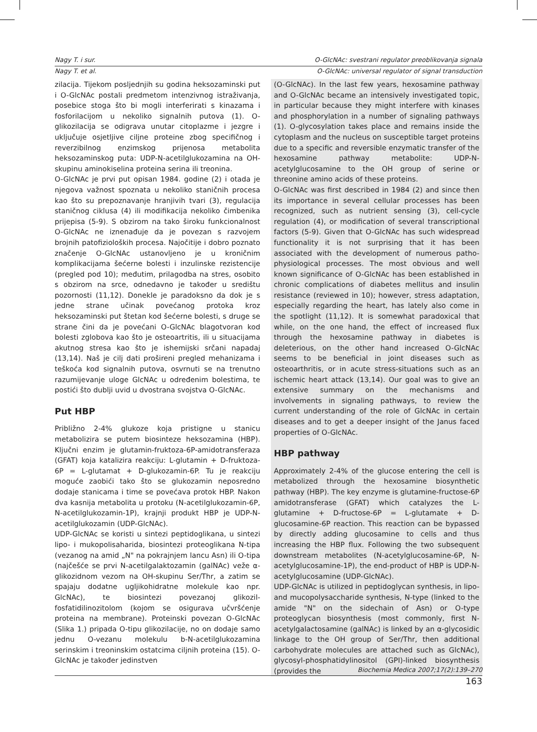Nagy T. i sur. O-GlcNAc: svestrani regulator preoblikovanja signala
Nagy T. et al. O-GlcNAc: universal regulator of signal transduction
zilacija. Tijekom posljednjih su godina heksozaminski put i O-GlcNAc postali predmetom intenzivnog istraživanja, posebice stoga što bi mogli interferirati s kinazama i fosforilacijom u nekoliko signalnih putova (1). O-glikozilacija se odigrava unutar citoplazme i jezgre i uključuje osjetljive ciljne proteine zbog specifičnog i reverzibilnog enzimskog prijenosa metabolita heksozaminskog puta: UDP-N-acetilglukozamina na OH-skupinu aminokiselina proteina serina ili treonina.
O-GlcNAc je prvi put opisan 1984. godine (2) i otada je njegova važnost spoznata u nekoliko staničnih procesa kao što su prepoznavanje hranjivih tvari (3), regulacija staničnog ciklusa (4) ili modifikacija nekoliko čimbenika prijepisa (5-9). S obzirom na tako široku funkcionalnost O-GlcNAc ne iznenađuje da je povezan s razvojem brojnih patofizioloških procesa. Najočitije i dobro poznato značenje O-GlcNAc ustanovljeno je u kroničnim komplikacijama šećerne bolesti i inzulinske rezistencije (pregled pod 10); međutim, prilagodba na stres, osobito s obzirom na srce, odnedavno je također u središtu pozornosti (11,12). Donekle je paradoksno da dok je s jedne strane učinak povećanog protoka kroz heksozaminski put štetan kod šećerne bolesti, s druge se strane čini da je povećani O-GlcNAc blagotvoran kod bolesti zglobova kao što je osteoartritis, ili u situacijama akutnog stresa kao što je ishemijski srčani napadaj (13,14). Naš je cilj dati prošireni pregled mehanizama i teškoća kod signalnih putova, osvrnuti se na trenutno razumijevanje uloge GlcNAc u određenim bolestima, te postići što dublji uvid u dvostrana svojstva O-GlcNAc.
Put HBP
Približno 2-4% glukoze koja pristigne u stanicu metabolizira se putem biosinteze heksozamina (HBP). Ključni enzim je glutamin-fruktoza-6P-amidotransferaza (GFAT) koja katalizira reakciju: L-glutamin + D-fruktoza-6P = L-glutamat + D-glukozamin-6P. Tu je reakciju moguće zaobići tako što se glukozamin neposredno dodaje stanicama i time se povećava protok HBP. Nakon dva kasnija metabolita u protoku (N-acetilglukozamin-6P, N-acetilglukozamin-1P), krajnji produkt HBP je UDP-N-acetilglukozamin (UDP-GlcNAc).
UDP-GlcNAc se koristi u sintezi peptidoglikana, u sintezi lipo- i mukopolisaharida, biosintezi proteoglikana N-tipa (vezanog na amid „N" na pokrajnjem lancu Asn) ili O-tipa (najčešće se prvi N-acetilgalaktozamin (galNAc) veže α-glikozidnom vezom na OH-skupinu Ser/Thr, a zatim se spajaju dodatne ugljikohidratne molekule kao npr. GlcNAc), te biosintezi povezanoj glikozil-fosfatidilinozitolom (kojom se osigurava učvršćenje proteina na membrane). Proteinski povezan O-GlcNAc (Slika 1.) pripada O-tipu glikozilacije, no on dodaje samo jednu O-vezanu molekulu b-N-acetilglukozamina serinskim i treoninskim ostatcima ciljnih proteina (15). O-GlcNAc je također jedinstven
(O-GlcNAc). In the last few years, hexosamine pathway and O-GlcNAc became an intensively investigated topic, in particular because they might interfere with kinases and phosphorylation in a number of signaling pathways (1). O-glycosylation takes place and remains inside the cytoplasm and the nucleus on susceptible target proteins due to a specific and reversible enzymatic transfer of the hexosamine pathway metabolite: UDP-N-acetylglucosamine to the OH group of serine or threonine amino acids of these proteins.
O-GlcNAc was first described in 1984 (2) and since then its importance in several cellular processes has been recognized, such as nutrient sensing (3), cell-cycle regulation (4), or modification of several transcriptional factors (5-9). Given that O-GlcNAc has such widespread functionality it is not surprising that it has been associated with the development of numerous patho-physiological processes. The most obvious and well known significance of O-GlcNAc has been established in chronic complications of diabetes mellitus and insulin resistance (reviewed in 10); however, stress adaptation, especially regarding the heart, has lately also come in the spotlight (11,12). It is somewhat paradoxical that while, on the one hand, the effect of increased flux through the hexosamine pathway in diabetes is deleterious, on the other hand increased O-GlcNAc seems to be beneficial in joint diseases such as osteoarthritis, or in acute stress-situations such as an ischemic heart attack (13,14). Our goal was to give an extensive summary on the mechanisms and involvements in signaling pathways, to review the current understanding of the role of GlcNAc in certain diseases and to get a deeper insight of the Janus faced properties of O-GlcNAc.
HBP pathway
Approximately 2-4% of the glucose entering the cell is metabolized through the hexosamine biosynthetic pathway (HBP). The key enzyme is glutamine-fructose-6P amidotransferase (GFAT) which catalyzes the L-glutamine + D-fructose-6P = L-glutamate + D-glucosamine-6P reaction. This reaction can be bypassed by directly adding glucosamine to cells and thus increasing the HBP flux. Following the two subsequent downstream metabolites (N-acetylglucosamine-6P, N-acetylglucosamine-1P), the end-product of HBP is UDP-N-acetylglucosamine (UDP-GlcNAc).
UDP-GlcNAc is utilized in peptidoglycan synthesis, in lipo- and mucopolysaccharide synthesis, N-type (linked to the amide "N" on the sidechain of Asn) or O-type proteoglycan biosynthesis (most commonly, first N-acetylgalactosamine (galNAc) is linked by an α-glycosidic linkage to the OH group of Ser/Thr, then additional carbohydrate molecules are attached such as GlcNAc), glycosyl-phosphatidylinositol (GPI)-linked biosynthesis (provides the
Biochemia Medica 2007;17(2):139–270
163